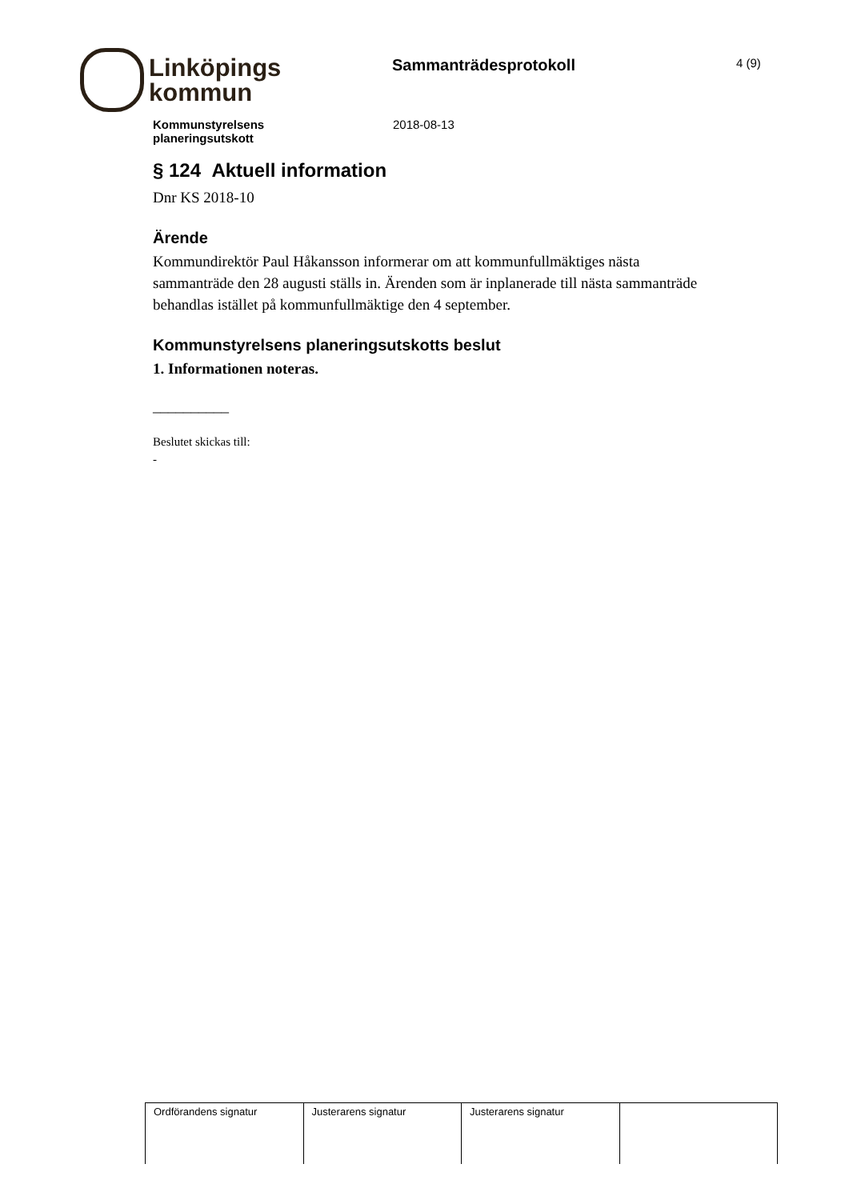Linköpings
kommun
Sammanträdesprotokoll
4 (9)
Kommunstyrelsens
planeringsutskott
2018-08-13
§ 124 Aktuell information
Dnr KS 2018-10
Ärende
Kommundirektör Paul Håkansson informerar om att kommunfullmäktiges nästa sammanträde den 28 augusti ställs in. Ärenden som är inplanerade till nästa sammanträde behandlas istället på kommunfullmäktige den 4 september.
Kommunstyrelsens planeringsutskotts beslut
1. Informationen noteras.
__________
Beslutet skickas till:
-
| Ordförandens signatur | Justerarens signatur | Justerarens signatur | |